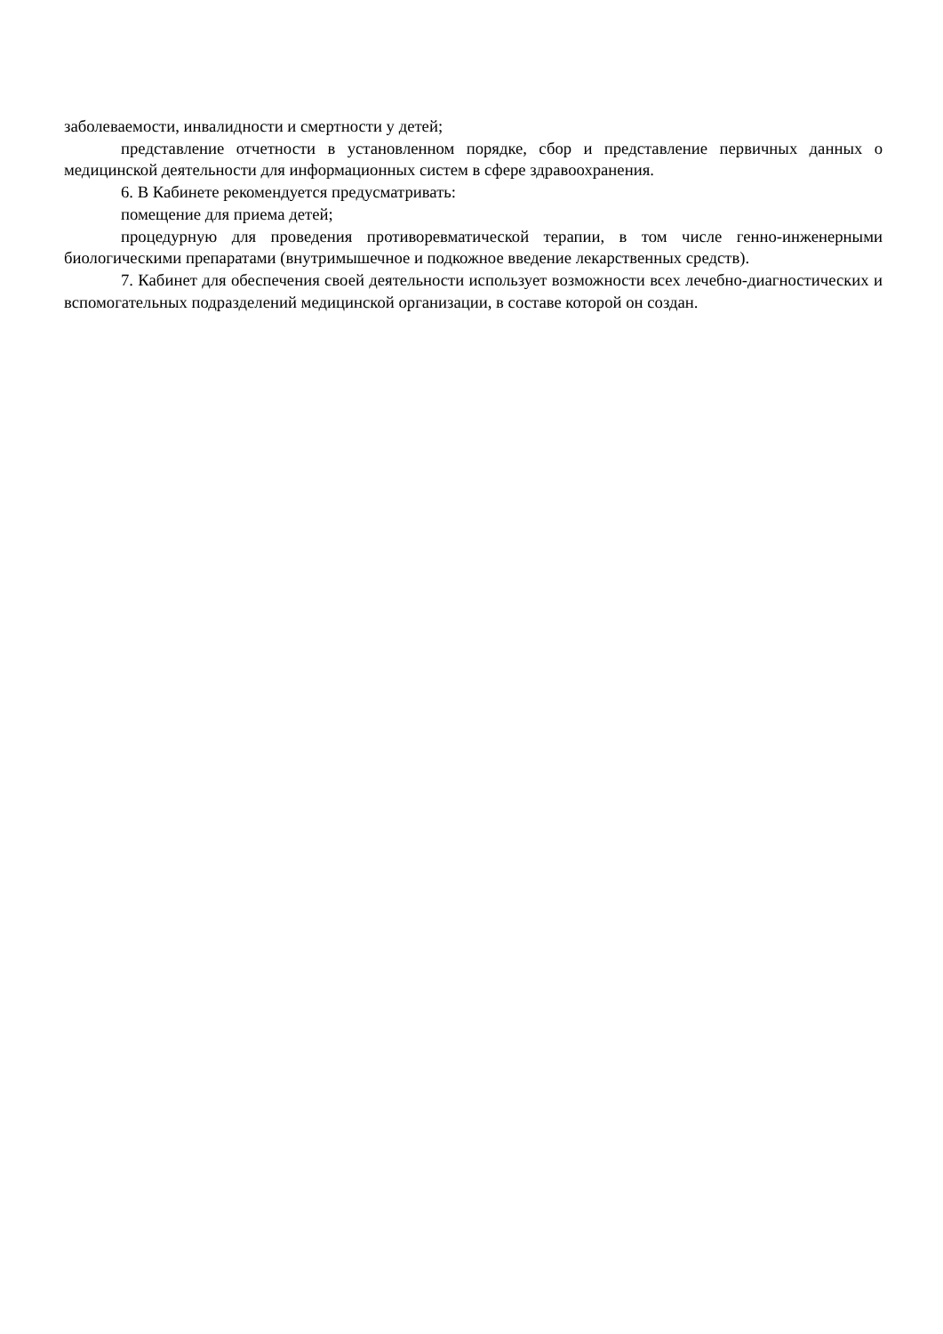заболеваемости, инвалидности и смертности у детей;
представление отчетности в установленном порядке, сбор и представление первичных данных о медицинской деятельности для информационных систем в сфере здравоохранения.
6. В Кабинете рекомендуется предусматривать:
помещение для приема детей;
процедурную для проведения противоревматической терапии, в том числе генно-инженерными биологическими препаратами (внутримышечное и подкожное введение лекарственных средств).
7. Кабинет для обеспечения своей деятельности использует возможности всех лечебно-диагностических и вспомогательных подразделений медицинской организации, в составе которой он создан.